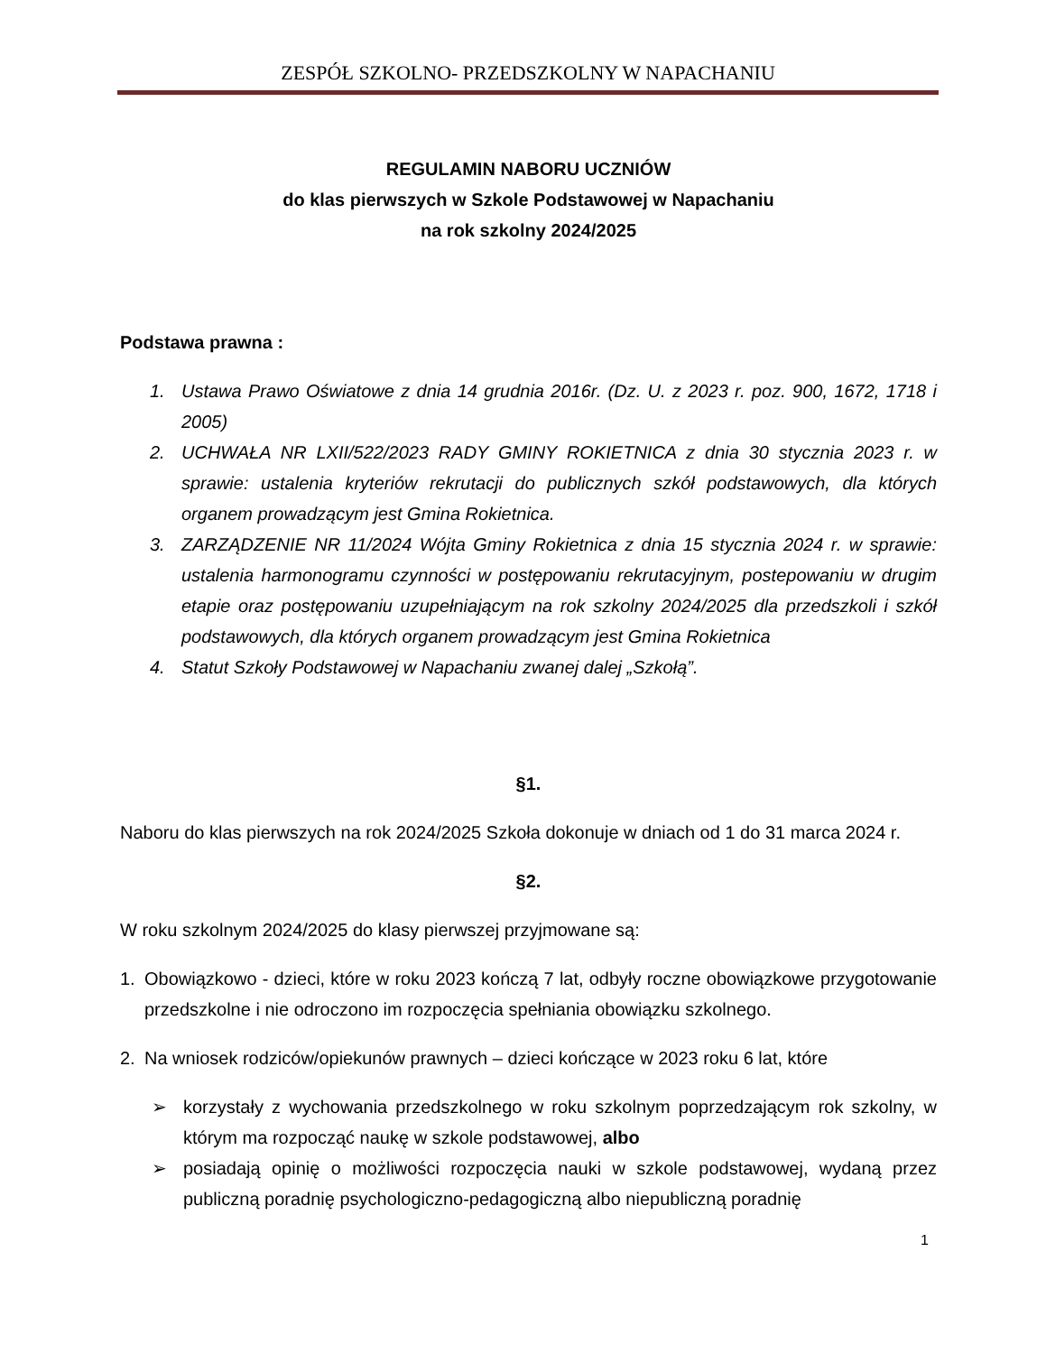ZESPÓŁ SZKOLNO- PRZEDSZKOLNY W NAPACHANIU
REGULAMIN NABORU UCZNIÓW
do klas pierwszych w Szkole Podstawowej w Napachaniu
na rok szkolny 2024/2025
Podstawa prawna :
1. Ustawa Prawo Oświatowe z dnia 14 grudnia 2016r. (Dz. U. z 2023 r. poz. 900, 1672, 1718 i 2005)
2. UCHWAŁA NR LXII/522/2023 RADY GMINY ROKIETNICA z dnia 30 stycznia 2023 r. w sprawie: ustalenia kryteriów rekrutacji do publicznych szkół podstawowych, dla których organem prowadzącym jest Gmina Rokietnica.
3. ZARZĄDZENIE NR 11/2024 Wójta Gminy Rokietnica z dnia 15 stycznia 2024 r. w sprawie: ustalenia harmonogramu czynności w postępowaniu rekrutacyjnym, postepowaniu w drugim etapie oraz postępowaniu uzupełniającym na rok szkolny 2024/2025 dla przedszkoli i szkół podstawowych, dla których organem prowadzącym jest Gmina Rokietnica
4. Statut Szkoły Podstawowej w Napachaniu zwanej dalej „Szkołą”.
§1.
Naboru do klas pierwszych na rok 2024/2025 Szkoła dokonuje w dniach od 1 do 31 marca 2024 r.
§2.
W roku szkolnym 2024/2025 do klasy pierwszej przyjmowane są:
1. Obowiązkowo - dzieci, które w roku 2023 kończą 7 lat, odbyły roczne obowiązkowe przygotowanie przedszkolne i nie odroczono im rozpoczęcia spełniania obowiązku szkolnego.
2. Na wniosek rodziców/opiekunów prawnych – dzieci kończące w 2023 roku 6 lat, które
➢ korzystały z wychowania przedszkolnego w roku szkolnym poprzedzającym rok szkolny, w którym ma rozpocząć naukę w szkole podstawowej, albo
➢ posiadają opinię o możliwości rozpoczęcia nauki w szkole podstawowej, wydaną przez publiczną poradnię psychologiczno-pedagogiczną albo niepubliczną poradnię
1